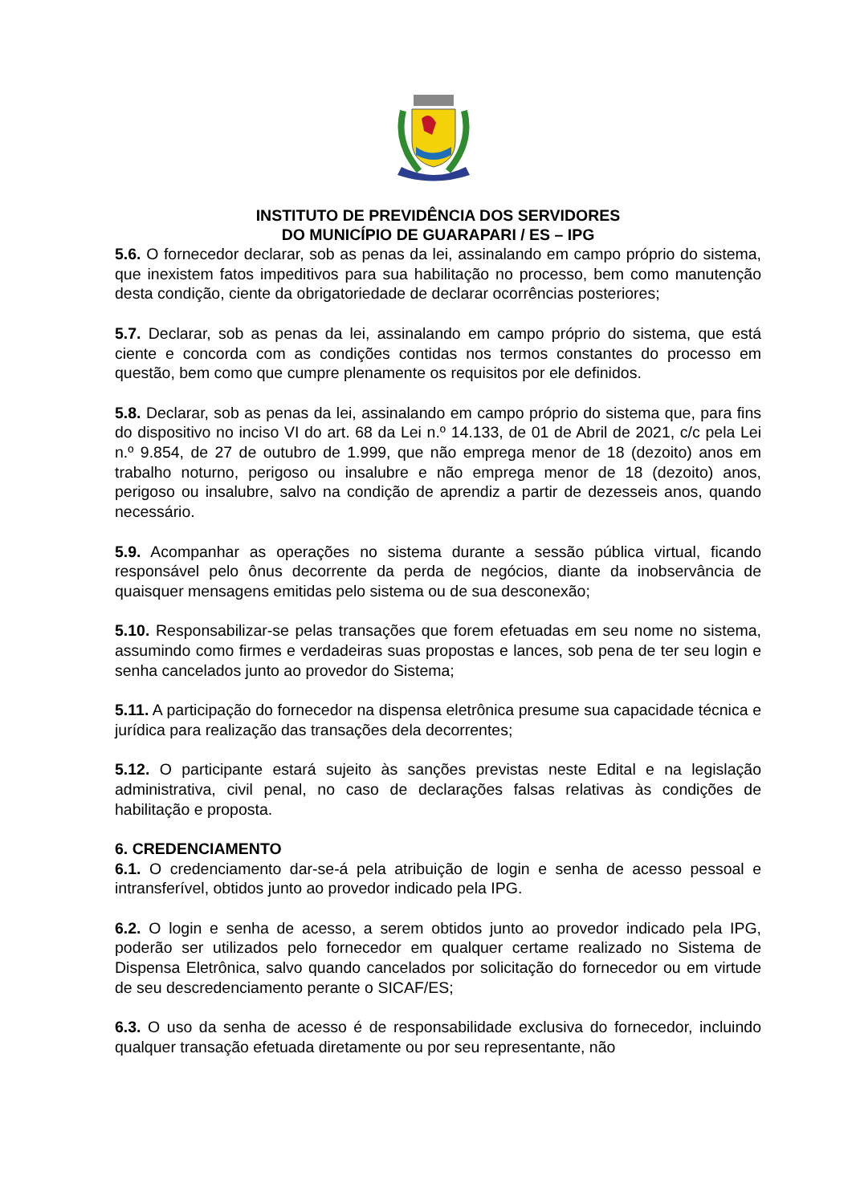INSTITUTO DE PREVIDÊNCIA DOS SERVIDORES
DO MUNICÍPIO DE GUARAPARI / ES – IPG
5.6. O fornecedor declarar, sob as penas da lei, assinalando em campo próprio do sistema, que inexistem fatos impeditivos para sua habilitação no processo, bem como manutenção desta condição, ciente da obrigatoriedade de declarar ocorrências posteriores;
5.7. Declarar, sob as penas da lei, assinalando em campo próprio do sistema, que está ciente e concorda com as condições contidas nos termos constantes do processo em questão, bem como que cumpre plenamente os requisitos por ele definidos.
5.8. Declarar, sob as penas da lei, assinalando em campo próprio do sistema que, para fins do dispositivo no inciso VI do art. 68 da Lei n.º 14.133, de 01 de Abril de 2021, c/c pela Lei n.º 9.854, de 27 de outubro de 1.999, que não emprega menor de 18 (dezoito) anos em trabalho noturno, perigoso ou insalubre e não emprega menor de 18 (dezoito) anos, perigoso ou insalubre, salvo na condição de aprendiz a partir de dezesseis anos, quando necessário.
5.9. Acompanhar as operações no sistema durante a sessão pública virtual, ficando responsável pelo ônus decorrente da perda de negócios, diante da inobservância de quaisquer mensagens emitidas pelo sistema ou de sua desconexão;
5.10. Responsabilizar-se pelas transações que forem efetuadas em seu nome no sistema, assumindo como firmes e verdadeiras suas propostas e lances, sob pena de ter seu login e senha cancelados junto ao provedor do Sistema;
5.11. A participação do fornecedor na dispensa eletrônica presume sua capacidade técnica e jurídica para realização das transações dela decorrentes;
5.12. O participante estará sujeito às sanções previstas neste Edital e na legislação administrativa, civil penal, no caso de declarações falsas relativas às condições de habilitação e proposta.
6. CREDENCIAMENTO
6.1. O credenciamento dar-se-á pela atribuição de login e senha de acesso pessoal e intransferível, obtidos junto ao provedor indicado pela IPG.
6.2. O login e senha de acesso, a serem obtidos junto ao provedor indicado pela IPG, poderão ser utilizados pelo fornecedor em qualquer certame realizado no Sistema de Dispensa Eletrônica, salvo quando cancelados por solicitação do fornecedor ou em virtude de seu descredenciamento perante o SICAF/ES;
6.3. O uso da senha de acesso é de responsabilidade exclusiva do fornecedor, incluindo qualquer transação efetuada diretamente ou por seu representante, não